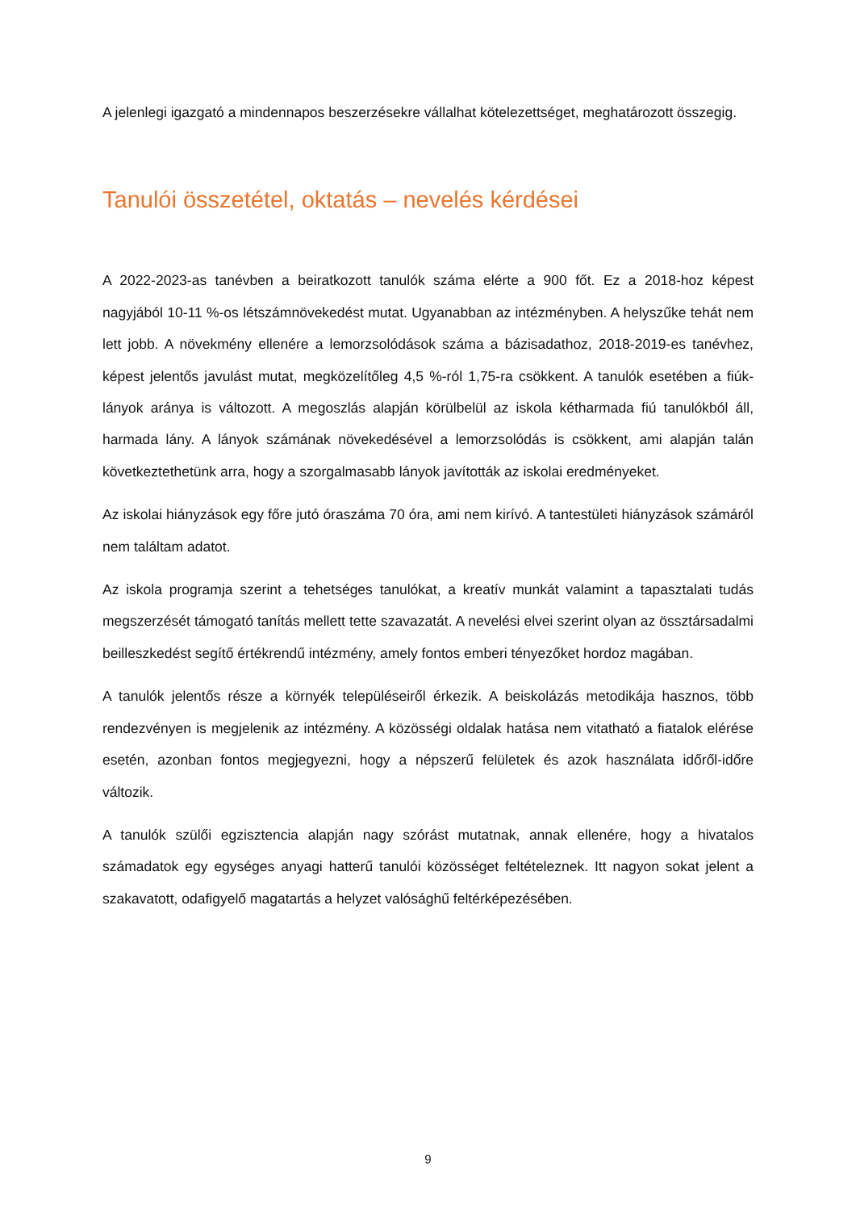A jelenlegi igazgató a mindennapos beszerzésekre vállalhat kötelezettséget, meghatározott összegig.
Tanulói összetétel, oktatás – nevelés kérdései
A 2022-2023-as tanévben a beiratkozott tanulók száma elérte a 900 főt. Ez a 2018-hoz képest nagyjából 10-11 %-os létszámnövekedést mutat. Ugyanabban az intézményben. A helyszűke tehát nem lett jobb. A növekmény ellenére a lemorzsolódások száma a bázisadathoz, 2018-2019-es tanévhez, képest jelentős javulást mutat, megközelítőleg 4,5 %-ról 1,75-ra csökkent. A tanulók esetében a fiúk-lányok aránya is változott. A megoszlás alapján körülbelül az iskola kétharmada fiú tanulókból áll, harmada lány. A lányok számának növekedésével a lemorzsolódás is csökkent, ami alapján talán következtethetünk arra, hogy a szorgalmasabb lányok javították az iskolai eredményeket.
Az iskolai hiányzások egy főre jutó óraszáma 70 óra, ami nem kirívó. A tantestületi hiányzások számáról nem találtam adatot.
Az iskola programja szerint a tehetséges tanulókat, a kreatív munkát valamint a tapasztalati tudás megszerzését támogató tanítás mellett tette szavazatát. A nevelési elvei szerint olyan az össztársadalmi beilleszkedést segítő értékrendű intézmény, amely fontos emberi tényezőket hordoz magában.
A tanulók jelentős része a környék településeiről érkezik. A beiskolázás metodikája hasznos, több rendezvényen is megjelenik az intézmény. A közösségi oldalak hatása nem vitatható a fiatalok elérése esetén, azonban fontos megjegyezni, hogy a népszerű felületek és azok használata időről-időre változik.
A tanulók szülői egzisztencia alapján nagy szórást mutatnak, annak ellenére, hogy a hivatalos számadatok egy egységes anyagi hatterű tanulói közösséget feltételeznek. Itt nagyon sokat jelent a szakavatott, odafigyelő magatartás a helyzet valósághű feltérképezésében.
9